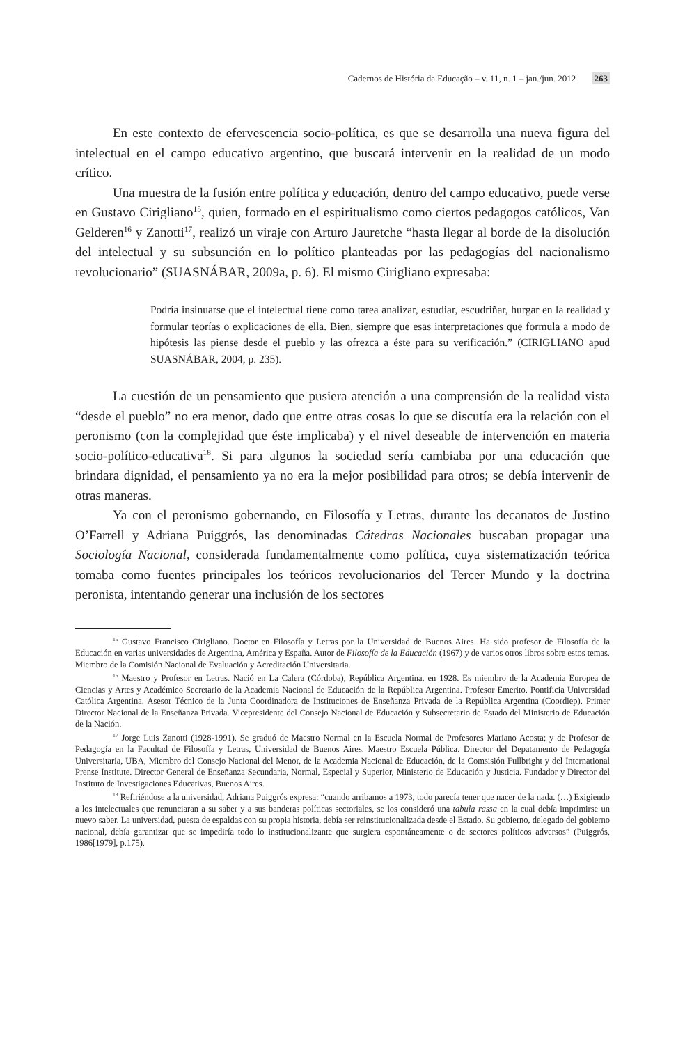Cadernos de História da Educação – v. 11, n. 1 – jan./jun. 2012 263
En este contexto de efervescencia socio-política, es que se desarrolla una nueva figura del intelectual en el campo educativo argentino, que buscará intervenir en la realidad de un modo crítico.
Una muestra de la fusión entre política y educación, dentro del campo educativo, puede verse en Gustavo Cirigliano<sup>15</sup>, quien, formado en el espiritualismo como ciertos pedagogos católicos, Van Gelderen<sup>16</sup> y Zanotti<sup>17</sup>, realizó un viraje con Arturo Jauretche “hasta llegar al borde de la disolución del intelectual y su subsunción en lo político planteadas por las pedagogías del nacionalismo revolucionario” (SUASNÁBAR, 2009a, p. 6). El mismo Cirigliano expresaba:
Podría insinuarse que el intelectual tiene como tarea analizar, estudiar, escudriñar, hurgar en la realidad y formular teorías o explicaciones de ella. Bien, siempre que esas interpretaciones que formula a modo de hipótesis las piense desde el pueblo y las ofrezca a éste para su verificación.” (CIRIGLIANO apud SUASNÁBAR, 2004, p. 235).
La cuestión de un pensamiento que pusiera atención a una comprensión de la realidad vista “desde el pueblo” no era menor, dado que entre otras cosas lo que se discutía era la relación con el peronismo (con la complejidad que éste implicaba) y el nivel deseable de intervención en materia socio-político-educativa<sup>18</sup>. Si para algunos la sociedad sería cambiaba por una educación que brindara dignidad, el pensamiento ya no era la mejor posibilidad para otros; se debía intervenir de otras maneras.
Ya con el peronismo gobernando, en Filosofía y Letras, durante los decanatos de Justino O’Farrell y Adriana Puiggrós, las denominadas Cátedras Nacionales buscaban propagar una Sociología Nacional, considerada fundamentalmente como política, cuya sistematización teórica tomaba como fuentes principales los teóricos revolucionarios del Tercer Mundo y la doctrina peronista, intentando generar una inclusión de los sectores
<sup>15</sup> Gustavo Francisco Cirigliano. Doctor en Filosofía y Letras por la Universidad de Buenos Aires. Ha sido profesor de Filosofía de la Educación en varias universidades de Argentina, América y España. Autor de Filosofía de la Educación (1967) y de varios otros libros sobre estos temas. Miembro de la Comisión Nacional de Evaluación y Acreditación Universitaria.
<sup>16</sup> Maestro y Profesor en Letras. Nació en La Calera (Córdoba), República Argentina, en 1928. Es miembro de la Academia Europea de Ciencias y Artes y Académico Secretario de la Academia Nacional de Educación de la República Argentina. Profesor Emerito. Pontificia Universidad Católica Argentina. Asesor Técnico de la Junta Coordinadora de Instituciones de Enseñanza Privada de la República Argentina (Coordiep). Primer Director Nacional de la Enseñanza Privada. Vicepresidente del Consejo Nacional de Educación y Subsecretario de Estado del Ministerio de Educación de la Nación.
<sup>17</sup> Jorge Luis Zanotti (1928-1991). Se graduó de Maestro Normal en la Escuela Normal de Profesores Mariano Acosta; y de Profesor de Pedagogía en la Facultad de Filosofía y Letras, Universidad de Buenos Aires. Maestro Escuela Pública. Director del Depatamento de Pedagogía Universitaria, UBA, Miembro del Consejo Nacional del Menor, de la Academia Nacional de Educación, de la Comsisión Fullbright y del International Prense Institute. Director General de Enseñanza Secundaria, Normal, Especial y Superior, Ministerio de Educación y Justicia. Fundador y Director del Instituto de Investigaciones Educativas, Buenos Aires.
<sup>18</sup> Refiriéndose a la universidad, Adriana Puiggrós expresa: “cuando arribamos a 1973, todo parecía tener que nacer de la nada. (…) Exigiendo a los intelectuales que renunciaran a su saber y a sus banderas políticas sectoriales, se los consideró una tabula rassa en la cual debía imprimirse un nuevo saber. La universidad, puesta de espaldas con su propia historia, debía ser reinstitucionalizada desde el Estado. Su gobierno, delegado del gobierno nacional, debía garantizar que se impediría todo lo institucionalizante que surgiera espontáneamente o de sectores políticos adversos” (Puiggrós, 1986[1979], p.175).